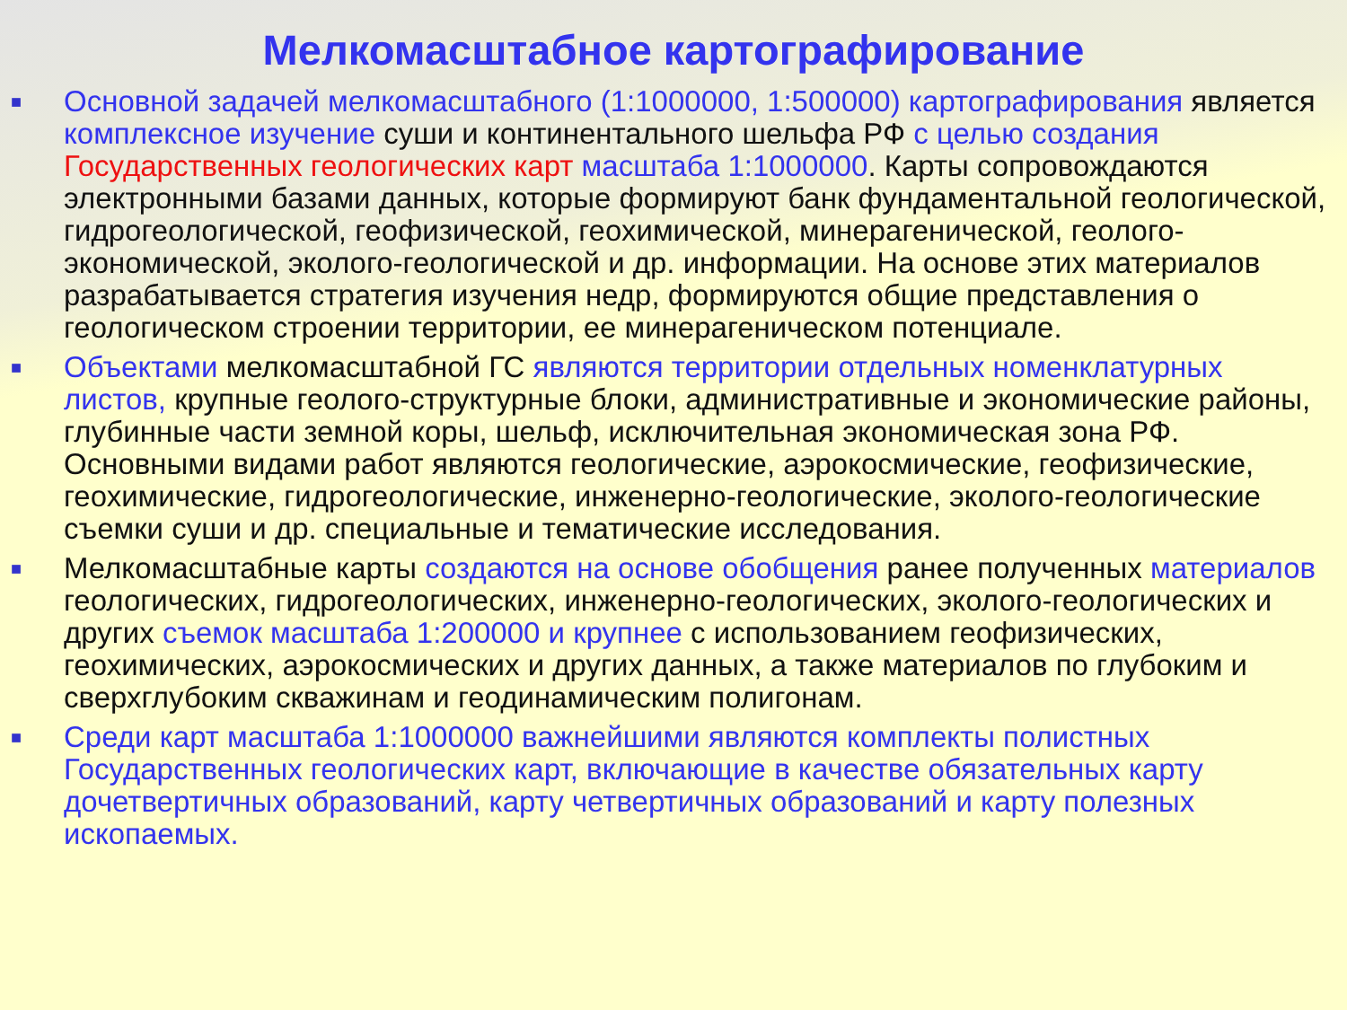Мелкомасштабное картографирование
■
Основной задачей мелкомасштабного (1:1000000, 1:500000) картографирования является комплексное изучение суши и континентального шельфа РФ с целью создания Государственных геологических карт масштаба 1:1000000. Карты сопровождаются электронными базами данных, которые формируют банк фундаментальной геологической, гидрогеологической, геофизической, геохимической, минерагенической, геолого-экономической, эколого-геологической и др. информации. На основе этих материалов разрабатывается стратегия изучения недр, формируются общие представления о геологическом строении территории, ее минерагеническом потенциале.
■
Объектами мелкомасштабной ГС являются территории отдельных номенклатурных листов, крупные геолого-структурные блоки, административные и экономические районы, глубинные части земной коры, шельф, исключительная экономическая зона РФ. Основными видами работ являются геологические, аэрокосмические, геофизические, геохимические, гидрогеологические, инженерно-геологические, эколого-геологические съемки суши и др. специальные и тематические исследования.
■
Мелкомасштабные карты создаются на основе обобщения ранее полученных материалов геологических, гидрогеологических, инженерно-геологических, эколого-геологических и других съемок масштаба 1:200000 и крупнее с использованием геофизических, геохимических, аэрокосмических и других данных, а также материалов по глубоким и сверхглубоким скважинам и геодинамическим полигонам.
■
Среди карт масштаба 1:1000000 важнейшими являются комплекты полистных Государственных геологических карт, включающие в качестве обязательных карту дочетвертичных образований, карту четвертичных образований и карту полезных ископаемых.